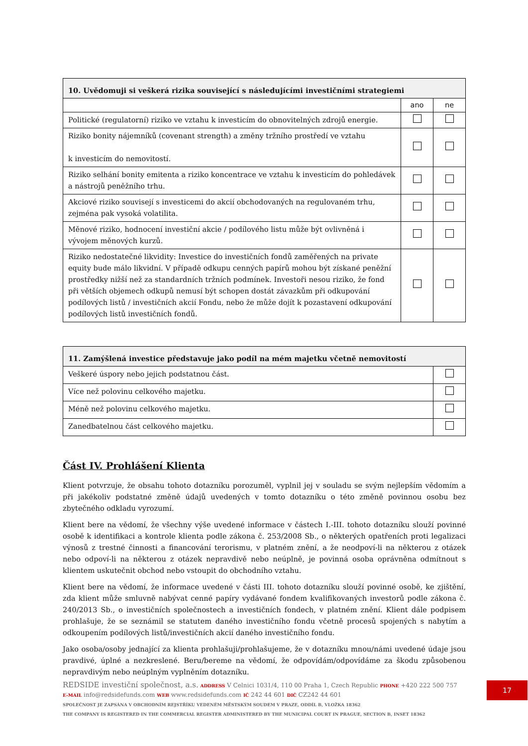| 10. Uvědomuji si veškerá rizika související s následujícími investičními strategiemi | | |
| --- | --- | --- |
| | ano | ne |
| Politické (regulatorní) riziko ve vztahu k investicím do obnovitelných zdrojů energie. | | |
| Riziko bonity nájemníků (covenant strength) a změny tržního prostředí ve vztahu k investicím do nemovitostí. | | |
| Riziko selhání bonity emitenta a riziko koncentrace ve vztahu k investicím do pohledávek a nástrojů peněžního trhu. | | |
| Akciové riziko souvisejí s investicemi do akcií obchodovaných na regulovaném trhu, zejména pak vysoká volatilita. | | |
| Měnové riziko, hodnocení investiční akcie / podílového listu může být ovlivněná i vývojem měnových kurzů. | | |
| Riziko nedostatečné likvidity: Investice do investičních fondů zaměřených na private equity bude málo likvidní. V případě odkupu cenných papírů mohou být získané peněžní prostředky nižší než za standardních tržních podmínek. Investoři nesou riziko, že fond při větších objemech odkupů nemusí být schopen dostát závazkům při odkupování podílových listů / investičních akcií Fondu, nebo že může dojít k pozastavení odkupování podílových listů investičních fondů. | | |
| 11. Zamýšlená investice představuje jako podíl na mém majetku včetně nemovitostí | |
| --- | --- |
| Veškeré úspory nebo jejich podstatnou část. | |
| Více než polovinu celkového majetku. | |
| Méně než polovinu celkového majetku. | |
| Zanedbatelnou část celkového majetku. | |
Část IV. Prohlášení Klienta
Klient potvrzuje, že obsahu tohoto dotazníku porozuměl, vyplnil jej v souladu se svým nejlepším vědomím a při jakékoliv podstatné změně údajů uvedených v tomto dotazníku o této změně povinnou osobu bez zbytečného odkladu vyrozumí.
Klient bere na vědomí, že všechny výše uvedené informace v částech I.-III. tohoto dotazníku slouží povinné osobě k identifikaci a kontrole klienta podle zákona č. 253/2008 Sb., o některých opatřeních proti legalizaci výnosů z trestné činnosti a financování terorismu, v platném znění, a že neodpoví-li na některou z otázek nebo odpoví-li na některou z otázek nepravdivě nebo neúplně, je povinná osoba oprávněna odmítnout s klientem uskutečnit obchod nebo vstoupit do obchodního vztahu.
Klient bere na vědomí, že informace uvedené v části III. tohoto dotazníku slouží povinné osobě, ke zjištění, zda klient může smluvně nabývat cenné papíry vydávané fondem kvalifikovaných investorů podle zákona č. 240/2013 Sb., o investičních společnostech a investičních fondech, v platném znění. Klient dále podpisem prohlašuje, že se seznámil se statutem daného investičního fondu včetně procesů spojených s nabytím a odkoupením podílových listů/investičních akcií daného investičního fondu.
Jako osoba/osoby jednající za klienta prohlašuji/prohlašujeme, že v dotazníku mnou/námi uvedené údaje jsou pravdivé, úplné a nezkreslené. Beru/bereme na vědomí, že odpovídám/odpovídáme za škodu způsobenou nepravdivým nebo neúplným vyplněním dotazníku.
REDSIDE investiční společnost, a.s. ADDRESS V Celnici 1031/4, 110 00 Praha 1, Czech Republic PHONE +420 222 500 757
E-MAIL info@redsidefunds.com WEB www.redsidefunds.com IČ 242 44 601 DIČ CZ242 44 601
SPOLEČNOST JE ZAPSÁNA V OBCHODNÍM REJSTŘÍKU VEDENÉM MĚSTSKÝM SOUDEM V PRAZE, ODDÍL B, VLOŽKA 18362
THE COMPANY IS REGISTERED IN THE COMMERCIAL REGISTER ADMINISTERED BY THE MUNICIPAL COURT IN PRAGUE, SECTION B, INSET 18362
17